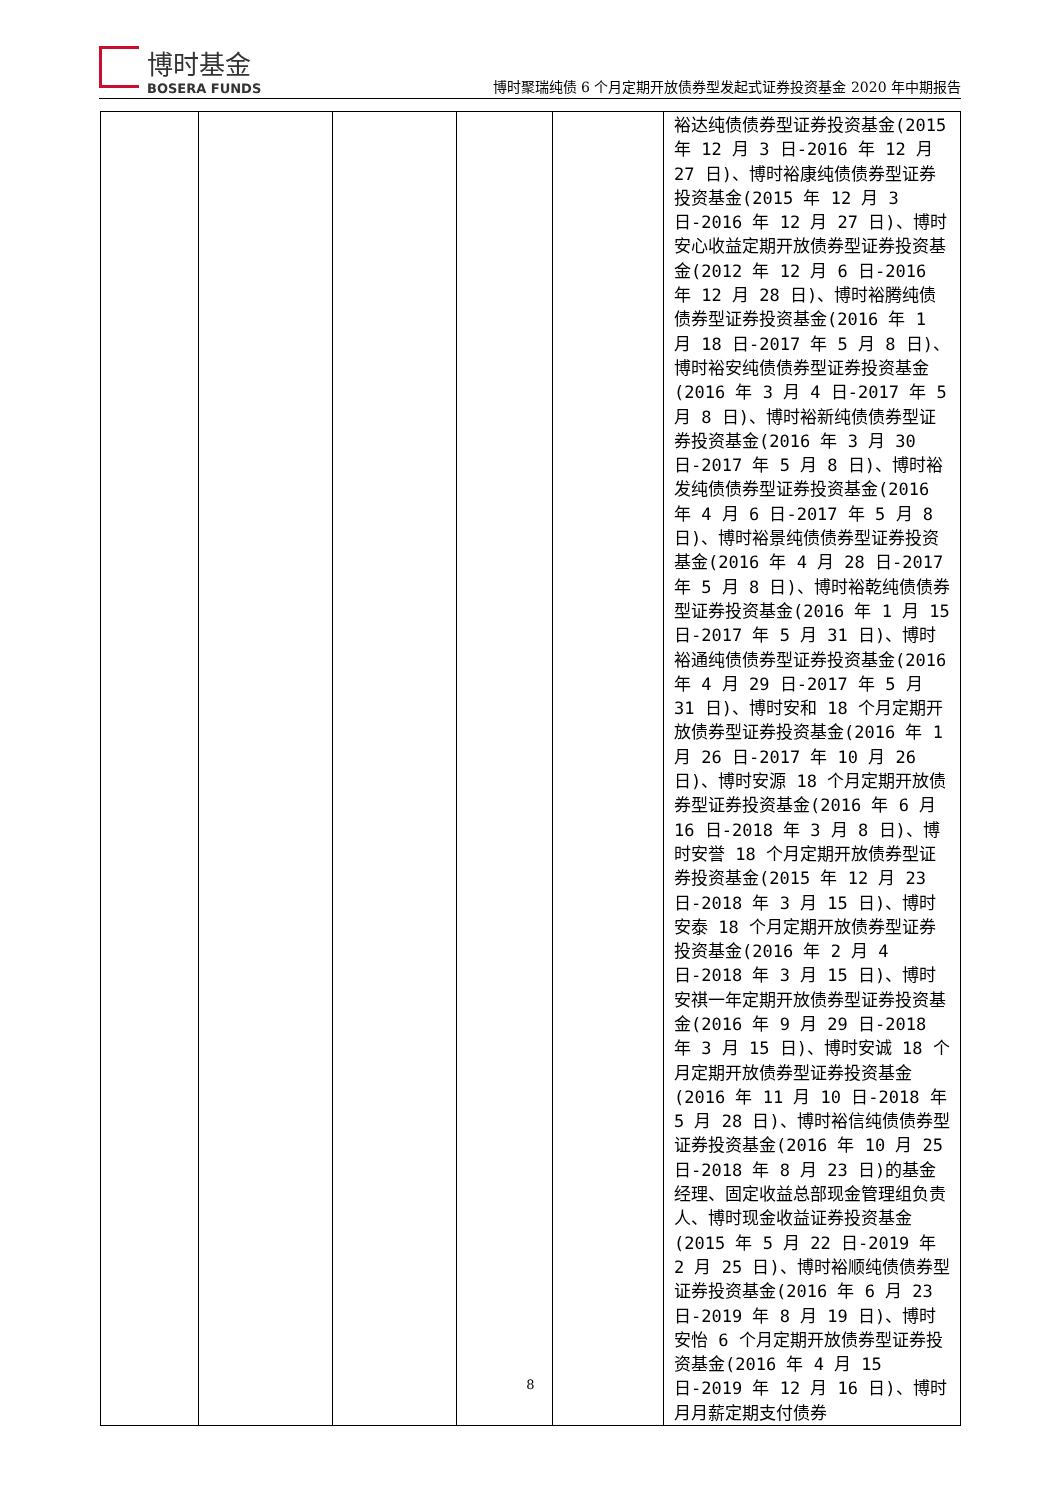博时基金
BOSERA FUNDS
博时聚瑞纯债 6 个月定期开放债券型发起式证券投资基金 2020 年中期报告
| | | | | | 裕达纯债债券型证券投资基金(2015 年 12 月 3 日-2016 年 12 月 27 日)、博时裕康纯债债券型证券投资基金(2015 年 12 月 3 日-2016 年 12 月 27 日)、博时安心收益定期开放债券型证券投资基金(2012 年 12 月 6 日-2016 年 12 月 28 日)、博时裕腾纯债债券型证券投资基金(2016 年 1 月 18 日-2017 年 5 月 8 日)、博时裕安纯债债券型证券投资基金(2016 年 3 月 4 日-2017 年 5 月 8 日)、博时裕新纯债债券型证券投资基金(2016 年 3 月 30 日-2017 年 5 月 8 日)、博时裕发纯债债券型证券投资基金(2016 年 4 月 6 日-2017 年 5 月 8 日)、博时裕景纯债债券型证券投资基金(2016 年 4 月 28 日-2017 年 5 月 8 日)、博时裕乾纯债债券型证券投资基金(2016 年 1 月 15 日-2017 年 5 月 31 日)、博时裕通纯债债券型证券投资基金(2016 年 4 月 29 日-2017 年 5 月 31 日)、博时安和 18 个月定期开放债券型证券投资基金(2016 年 1 月 26 日-2017 年 10 月 26 日)、博时安源 18 个月定期开放债券型证券投资基金(2016 年 6 月 16 日-2018 年 3 月 8 日)、博时安誉 18 个月定期开放债券型证券投资基金(2015 年 12 月 23 日-2018 年 3 月 15 日)、博时安泰 18 个月定期开放债券型证券投资基金(2016 年 2 月 4 日-2018 年 3 月 15 日)、博时安祺一年定期开放债券型证券投资基金(2016 年 9 月 29 日-2018 年 3 月 15 日)、博时安诚 18 个月定期开放债券型证券投资基金(2016 年 11 月 10 日-2018 年 5 月 28 日)、博时裕信纯债债券型证券投资基金(2016 年 10 月 25 日-2018 年 8 月 23 日)的基金经理、固定收益总部现金管理组负责人、博时现金收益证券投资基金(2015 年 5 月 22 日-2019 年 2 月 25 日)、博时裕顺纯债债券型证券投资基金(2016 年 6 月 23 日-2019 年 8 月 19 日)、博时安怡 6 个月定期开放债券型证券投资基金(2016 年 4 月 15 日-2019 年 12 月 16 日)、博时月月薪定期支付债券 |
8